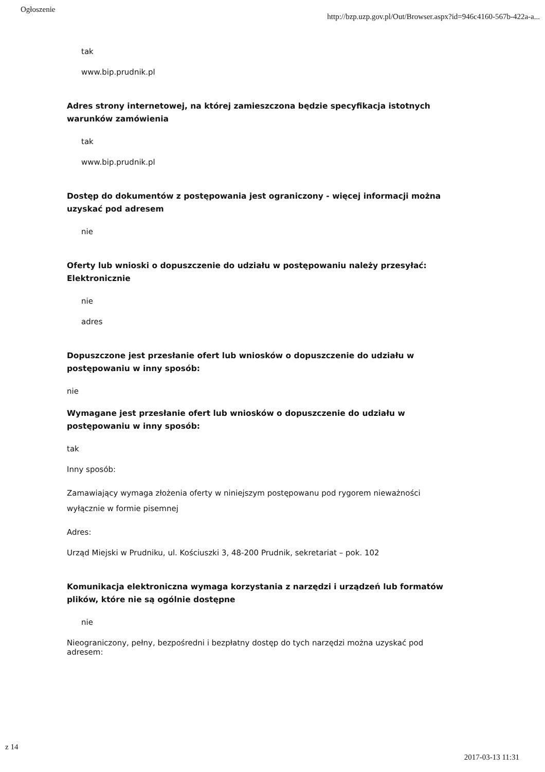Ogłoszenie http://bzp.uzp.gov.pl/Out/Browser.aspx?id=946c4160-567b-422a-a...
tak
www.bip.prudnik.pl
Adres strony internetowej, na której zamieszczona będzie specyfikacja istotnych warunków zamówienia
tak
www.bip.prudnik.pl
Dostęp do dokumentów z postępowania jest ograniczony - więcej informacji można uzyskać pod adresem
nie
Oferty lub wnioski o dopuszczenie do udziału w postępowaniu należy przesyłać:
Elektronicznie
nie
adres
Dopuszczone jest przesłanie ofert lub wniosków o dopuszczenie do udziału w postępowaniu w inny sposób:
nie
Wymagane jest przesłanie ofert lub wniosków o dopuszczenie do udziału w postępowaniu w inny sposób:
tak
Inny sposób:
Zamawiający wymaga złożenia oferty w niniejszym postępowanu pod rygorem nieważności wyłącznie w formie pisemnej
Adres:
Urząd Miejski w Prudniku, ul. Kościuszki 3, 48-200 Prudnik, sekretariat – pok. 102
Komunikacja elektroniczna wymaga korzystania z narzędzi i urządzeń lub formatów plików, które nie są ogólnie dostępne
nie
Nieograniczony, pełny, bezpośredni i bezpłatny dostęp do tych narzędzi można uzyskać pod adresem:
z 14 2017-03-13 11:31